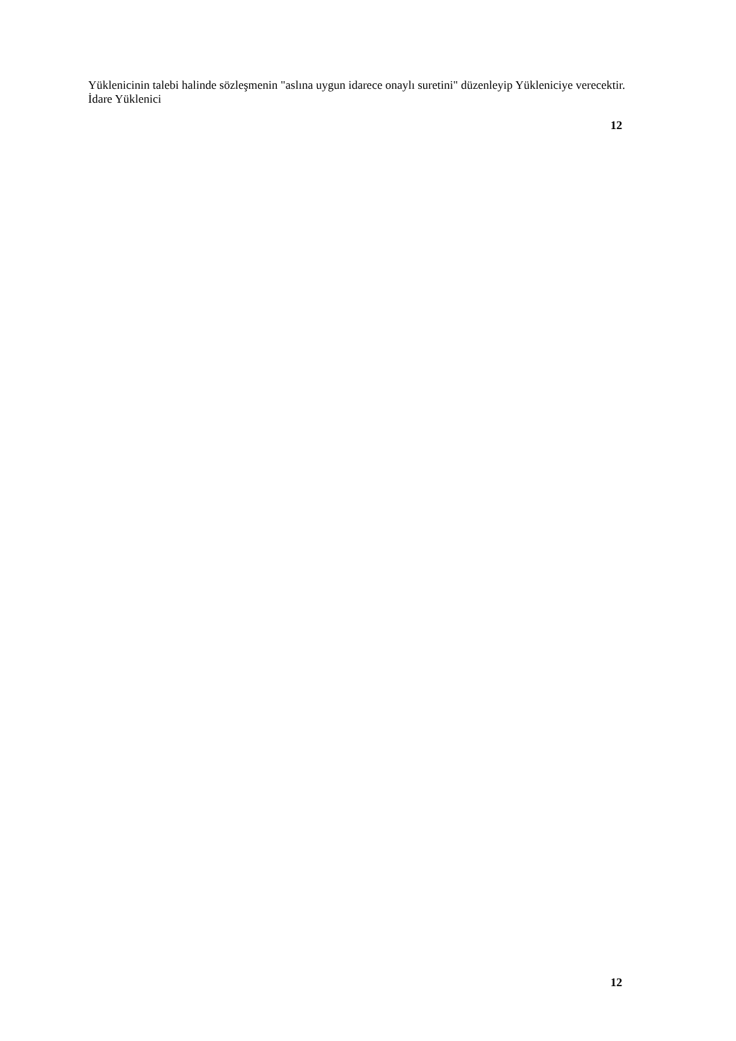Yüklenicinin talebi halinde sözleşmenin "aslına uygun idarece onaylı suretini" düzenleyip Yükleniciye verecektir.
İdare Yüklenici
12
12